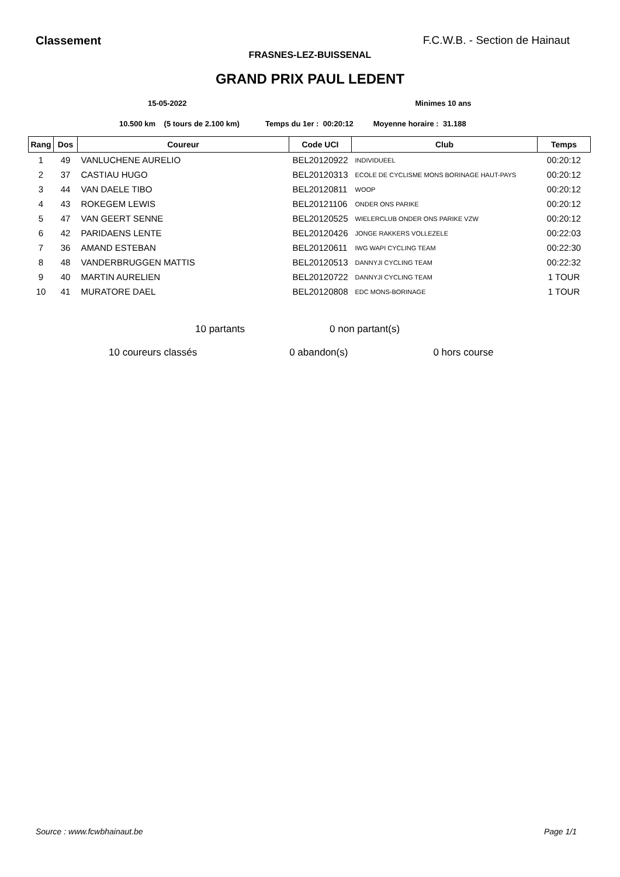Classement F.C.W.B. - Section de Hainaut
FRASNES-LEZ-BUISSENAL
GRAND PRIX PAUL LEDENT
15-05-2022 Minimes 10 ans
10.500 km (5 tours de 2.100 km) Temps du 1er : 00:20:12 Moyenne horaire : 31.188
| Rang | Dos | Coureur | Code UCI | Club | Temps |
| --- | --- | --- | --- | --- | --- |
| 1 | 49 | VANLUCHENE AURELIO | BEL20120922 | INDIVIDUEEL | 00:20:12 |
| 2 | 37 | CASTIAU HUGO | BEL20120313 | ECOLE DE CYCLISME MONS BORINAGE HAUT-PAYS | 00:20:12 |
| 3 | 44 | VAN DAELE TIBO | BEL20120811 | WOOP | 00:20:12 |
| 4 | 43 | ROKEGEM LEWIS | BEL20121106 | ONDER ONS PARIKE | 00:20:12 |
| 5 | 47 | VAN GEERT SENNE | BEL20120525 | WIELERCLUB ONDER ONS PARIKE VZW | 00:20:12 |
| 6 | 42 | PARIDAENS LENTE | BEL20120426 | JONGE RAKKERS VOLLEZELE | 00:22:03 |
| 7 | 36 | AMAND ESTEBAN | BEL20120611 | IWG WAPI CYCLING TEAM | 00:22:30 |
| 8 | 48 | VANDERBRUGGEN MATTIS | BEL20120513 | DANNYJI CYCLING TEAM | 00:22:32 |
| 9 | 40 | MARTIN AURELIEN | BEL20120722 | DANNYJI CYCLING TEAM | 1 TOUR |
| 10 | 41 | MURATORE DAEL | BEL20120808 | EDC MONS-BORINAGE | 1 TOUR |
10 partants 0 non partant(s)
10 coureurs classés 0 abandon(s) 0 hors course
Source : www.fcwbhainaut.be Page 1/1